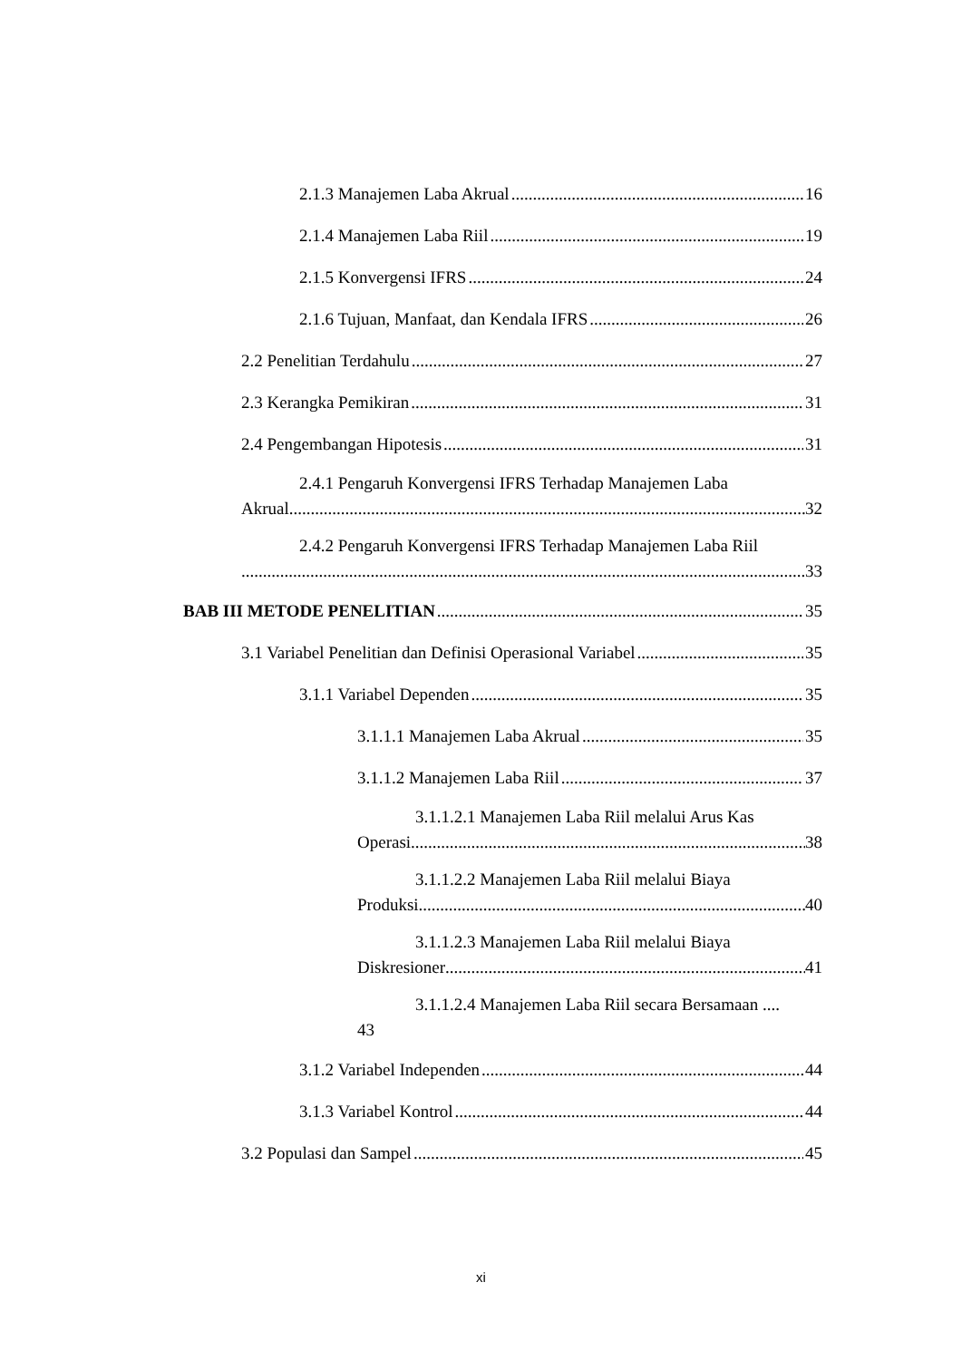2.1.3 Manajemen Laba Akrual 16
2.1.4 Manajemen Laba Riil 19
2.1.5 Konvergensi IFRS 24
2.1.6 Tujuan, Manfaat, dan Kendala IFRS 26
2.2 Penelitian Terdahulu 27
2.3 Kerangka Pemikiran 31
2.4 Pengembangan Hipotesis 31
2.4.1 Pengaruh Konvergensi IFRS Terhadap Manajemen Laba
Akrual 32
2.4.2 Pengaruh Konvergensi IFRS Terhadap Manajemen Laba Riil
33
BAB III METODE PENELITIAN 35
3.1 Variabel Penelitian dan Definisi Operasional Variabel 35
3.1.1 Variabel Dependen 35
3.1.1.1 Manajemen Laba Akrual 35
3.1.1.2 Manajemen Laba Riil 37
3.1.1.2.1 Manajemen Laba Riil melalui Arus Kas
Operasi 38
3.1.1.2.2 Manajemen Laba Riil melalui Biaya
Produksi 40
3.1.1.2.3 Manajemen Laba Riil melalui Biaya
Diskresioner 41
3.1.1.2.4 Manajemen Laba Riil secara Bersamaan ....
43
3.1.2 Variabel Independen 44
3.1.3 Variabel Kontrol 44
3.2 Populasi dan Sampel 45
xi